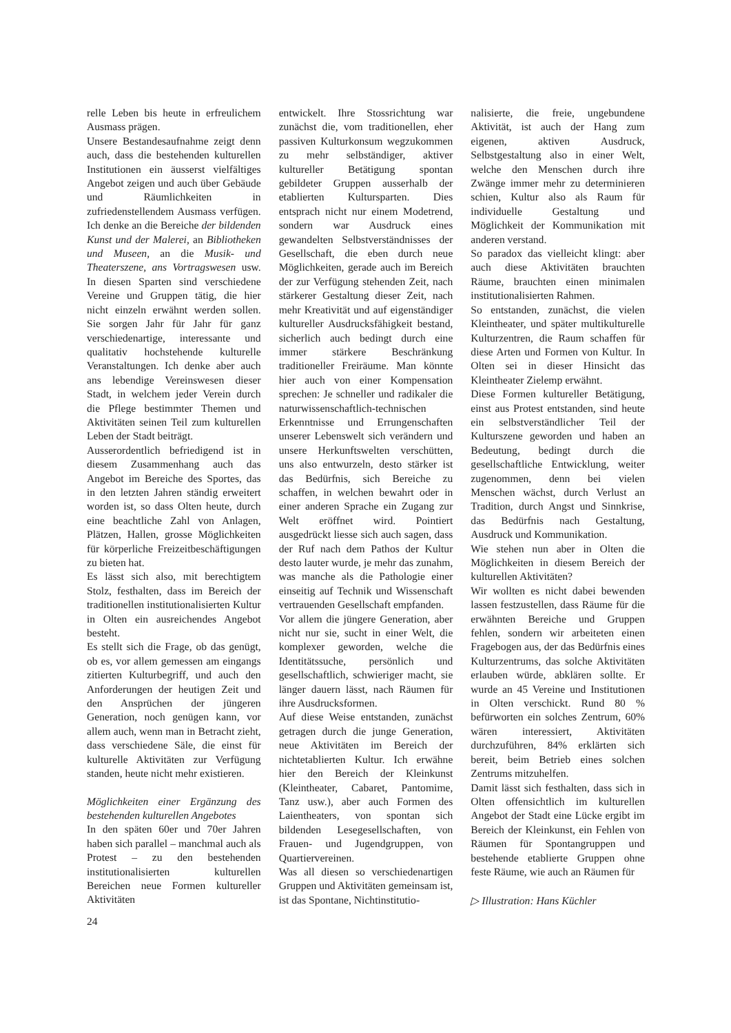relle Leben bis heute in erfreulichem Ausmass prägen.
Unsere Bestandesaufnahme zeigt denn auch, dass die bestehenden kulturellen Institutionen ein äusserst vielfältiges Angebot zeigen und auch über Gebäude und Räumlichkeiten in zufriedenstellendem Ausmass verfügen. Ich denke an die Bereiche der bildenden Kunst und der Malerei, an Bibliotheken und Museen, an die Musik- und Theaterszene, ans Vortragswesen usw. In diesen Sparten sind verschiedene Vereine und Gruppen tätig, die hier nicht einzeln erwähnt werden sollen. Sie sorgen Jahr für Jahr für ganz verschiedenartige, interessante und qualitativ hochstehende kulturelle Veranstaltungen. Ich denke aber auch ans lebendige Vereinswesen dieser Stadt, in welchem jeder Verein durch die Pflege bestimmter Themen und Aktivitäten seinen Teil zum kulturellen Leben der Stadt beiträgt.
Ausserordentlich befriedigend ist in diesem Zusammenhang auch das Angebot im Bereiche des Sportes, das in den letzten Jahren ständig erweitert worden ist, so dass Olten heute, durch eine beachtliche Zahl von Anlagen, Plätzen, Hallen, grosse Möglichkeiten für körperliche Freizeitbeschäftigungen zu bieten hat.
Es lässt sich also, mit berechtigtem Stolz, festhalten, dass im Bereich der traditionellen institutionalisierten Kultur in Olten ein ausreichendes Angebot besteht.
Es stellt sich die Frage, ob das genügt, ob es, vor allem gemessen am eingangs zitierten Kulturbegriff, und auch den Anforderungen der heutigen Zeit und den Ansprüchen der jüngeren Generation, noch genügen kann, vor allem auch, wenn man in Betracht zieht, dass verschiedene Säle, die einst für kulturelle Aktivitäten zur Verfügung standen, heute nicht mehr existieren.
Möglichkeiten einer Ergänzung des bestehenden kulturellen Angebotes
In den späten 60er und 70er Jahren haben sich parallel – manchmal auch als Protest – zu den bestehenden institutionalisierten kulturellen Bereichen neue Formen kultureller Aktivitäten
entwickelt. Ihre Stossrichtung war zunächst die, vom traditionellen, eher passiven Kulturkonsum wegzukommen zu mehr selbständiger, aktiver kultureller Betätigung spontan gebildeter Gruppen ausserhalb der etablierten Kultursparten. Dies entsprach nicht nur einem Modetrend, sondern war Ausdruck eines gewandelten Selbstverständnisses der Gesellschaft, die eben durch neue Möglichkeiten, gerade auch im Bereich der zur Verfügung stehenden Zeit, nach stärkerer Gestaltung dieser Zeit, nach mehr Kreativität und auf eigenständiger kultureller Ausdrucksfähigkeit bestand, sicherlich auch bedingt durch eine immer stärkere Beschränkung traditioneller Freiräume. Man könnte hier auch von einer Kompensation sprechen: Je schneller und radikaler die naturwissenschaftlich-technischen Erkenntnisse und Errungenschaften unserer Lebenswelt sich verändern und unsere Herkunftswelten verschütten, uns also entwurzeln, desto stärker ist das Bedürfnis, sich Bereiche zu schaffen, in welchen bewahrt oder in einer anderen Sprache ein Zugang zur Welt eröffnet wird. Pointiert ausgedrückt liesse sich auch sagen, dass der Ruf nach dem Pathos der Kultur desto lauter wurde, je mehr das zunahm, was manche als die Pathologie einer einseitig auf Technik und Wissenschaft vertrauenden Gesellschaft empfanden.
Vor allem die jüngere Generation, aber nicht nur sie, sucht in einer Welt, die komplexer geworden, welche die Identitätssuche, persönlich und gesellschaftlich, schwieriger macht, sie länger dauern lässt, nach Räumen für ihre Ausdrucksformen.
Auf diese Weise entstanden, zunächst getragen durch die junge Generation, neue Aktivitäten im Bereich der nichtetablierten Kultur. Ich erwähne hier den Bereich der Kleinkunst (Kleintheater, Cabaret, Pantomime, Tanz usw.), aber auch Formen des Laientheaters, von spontan sich bildenden Lesegesellschaften, von Frauen- und Jugendgruppen, von Quartiervereinen.
Was all diesen so verschiedenartigen Gruppen und Aktivitäten gemeinsam ist, ist das Spontane, Nichtinstitutio-
nalisierte, die freie, ungebundene Aktivität, ist auch der Hang zum eigenen, aktiven Ausdruck, Selbstgestaltung also in einer Welt, welche den Menschen durch ihre Zwänge immer mehr zu determinieren schien, Kultur also als Raum für individuelle Gestaltung und Möglichkeit der Kommunikation mit anderen verstand.
So paradox das vielleicht klingt: aber auch diese Aktivitäten brauchten Räume, brauchten einen minimalen institutionalisierten Rahmen.
So entstanden, zunächst, die vielen Kleintheater, und später multikulturelle Kulturzentren, die Raum schaffen für diese Arten und Formen von Kultur. In Olten sei in dieser Hinsicht das Kleintheater Zielemp erwähnt.
Diese Formen kultureller Betätigung, einst aus Protest entstanden, sind heute ein selbstverständlicher Teil der Kulturszene geworden und haben an Bedeutung, bedingt durch die gesellschaftliche Entwicklung, weiter zugenommen, denn bei vielen Menschen wächst, durch Verlust an Tradition, durch Angst und Sinnkrise, das Bedürfnis nach Gestaltung, Ausdruck und Kommunikation.
Wie stehen nun aber in Olten die Möglichkeiten in diesem Bereich der kulturellen Aktivitäten?
Wir wollten es nicht dabei bewenden lassen festzustellen, dass Räume für die erwähnten Bereiche und Gruppen fehlen, sondern wir arbeiteten einen Fragebogen aus, der das Bedürfnis eines Kulturzentrums, das solche Aktivitäten erlauben würde, abklären sollte. Er wurde an 45 Vereine und Institutionen in Olten verschickt. Rund 80 % befürworten ein solches Zentrum, 60% wären interessiert, Aktivitäten durchzuführen, 84% erklärten sich bereit, beim Betrieb eines solchen Zentrums mitzuhelfen.
Damit lässt sich festhalten, dass sich in Olten offensichtlich im kulturellen Angebot der Stadt eine Lücke ergibt im Bereich der Kleinkunst, ein Fehlen von Räumen für Spontangruppen und bestehende etablierte Gruppen ohne feste Räume, wie auch an Räumen für
▷ Illustration: Hans Küchler
24